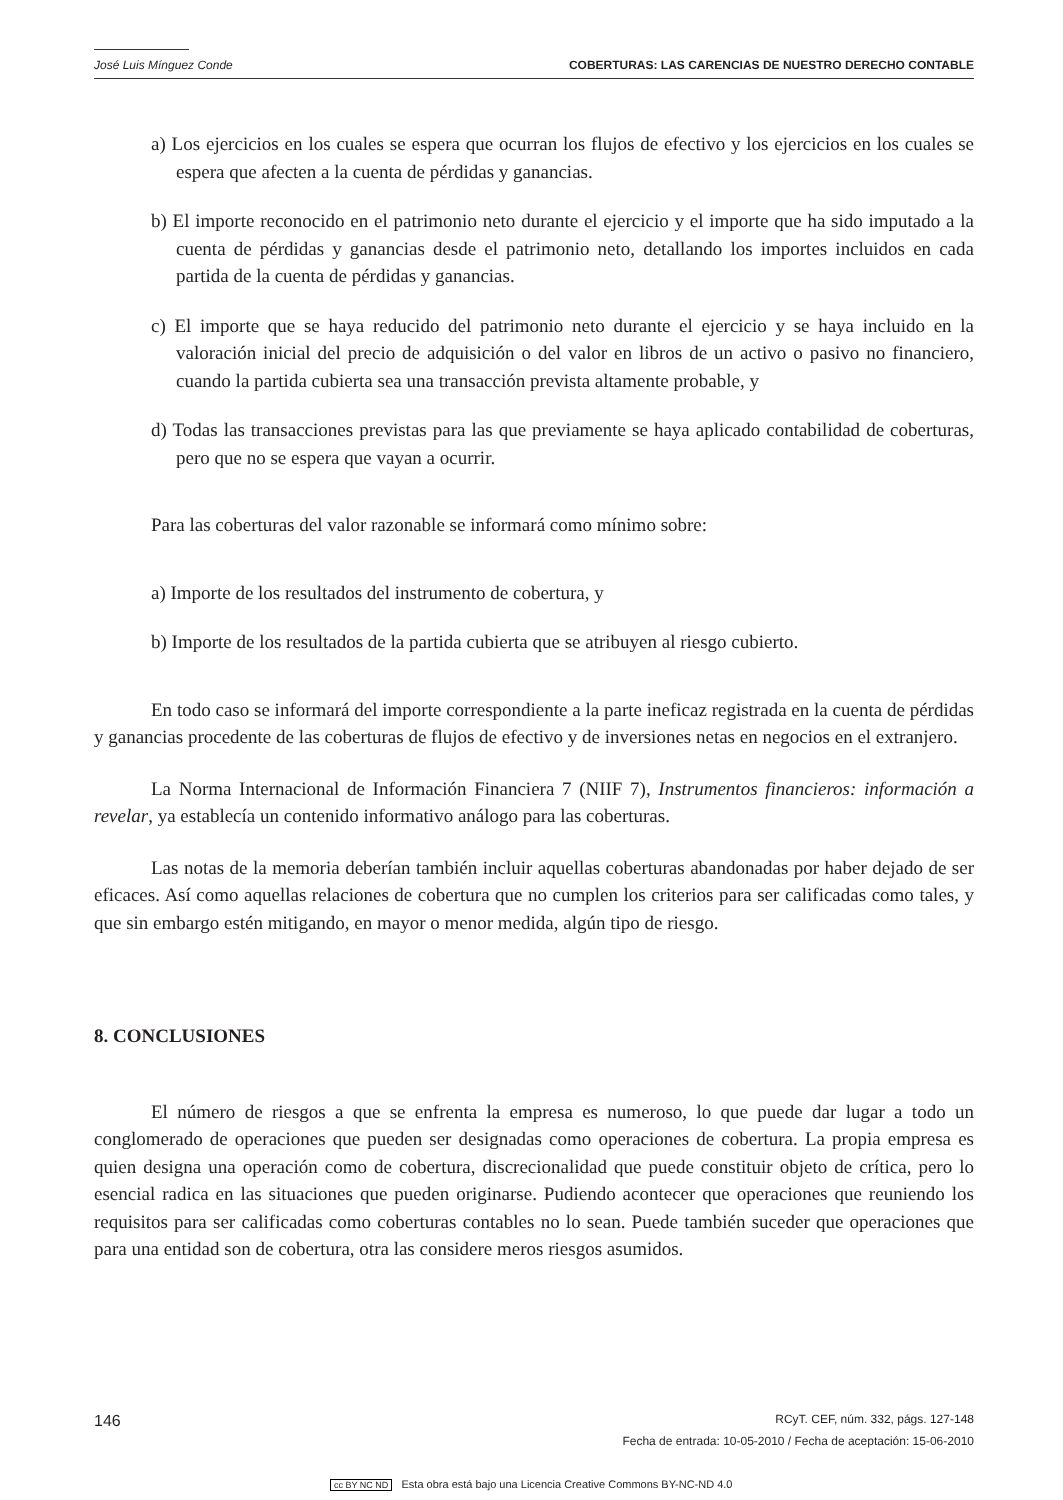José Luis Mínguez Conde COBERTURAS: LAS CARENCIAS DE NUESTRO DERECHO CONTABLE
a) Los ejercicios en los cuales se espera que ocurran los flujos de efectivo y los ejercicios en los cuales se espera que afecten a la cuenta de pérdidas y ganancias.
b) El importe reconocido en el patrimonio neto durante el ejercicio y el importe que ha sido imputado a la cuenta de pérdidas y ganancias desde el patrimonio neto, detallando los importes incluidos en cada partida de la cuenta de pérdidas y ganancias.
c) El importe que se haya reducido del patrimonio neto durante el ejercicio y se haya incluido en la valoración inicial del precio de adquisición o del valor en libros de un activo o pasivo no financiero, cuando la partida cubierta sea una transacción prevista altamente probable, y
d) Todas las transacciones previstas para las que previamente se haya aplicado contabilidad de coberturas, pero que no se espera que vayan a ocurrir.
Para las coberturas del valor razonable se informará como mínimo sobre:
a) Importe de los resultados del instrumento de cobertura, y
b) Importe de los resultados de la partida cubierta que se atribuyen al riesgo cubierto.
En todo caso se informará del importe correspondiente a la parte ineficaz registrada en la cuenta de pérdidas y ganancias procedente de las coberturas de flujos de efectivo y de inversiones netas en negocios en el extranjero.
La Norma Internacional de Información Financiera 7 (NIIF 7), Instrumentos financieros: información a revelar, ya establecía un contenido informativo análogo para las coberturas.
Las notas de la memoria deberían también incluir aquellas coberturas abandonadas por haber dejado de ser eficaces. Así como aquellas relaciones de cobertura que no cumplen los criterios para ser calificadas como tales, y que sin embargo estén mitigando, en mayor o menor medida, algún tipo de riesgo.
8. CONCLUSIONES
El número de riesgos a que se enfrenta la empresa es numeroso, lo que puede dar lugar a todo un conglomerado de operaciones que pueden ser designadas como operaciones de cobertura. La propia empresa es quien designa una operación como de cobertura, discrecionalidad que puede constituir objeto de crítica, pero lo esencial radica en las situaciones que pueden originarse. Pudiendo acontecer que operaciones que reuniendo los requisitos para ser calificadas como coberturas contables no lo sean. Puede también suceder que operaciones que para una entidad son de cobertura, otra las considere meros riesgos asumidos.
146 RCyT. CEF, núm. 332, págs. 127-148
Fecha de entrada: 10-05-2010 / Fecha de aceptación: 15-06-2010
cc BY NC ND Esta obra está bajo una Licencia Creative Commons BY-NC-ND 4.0